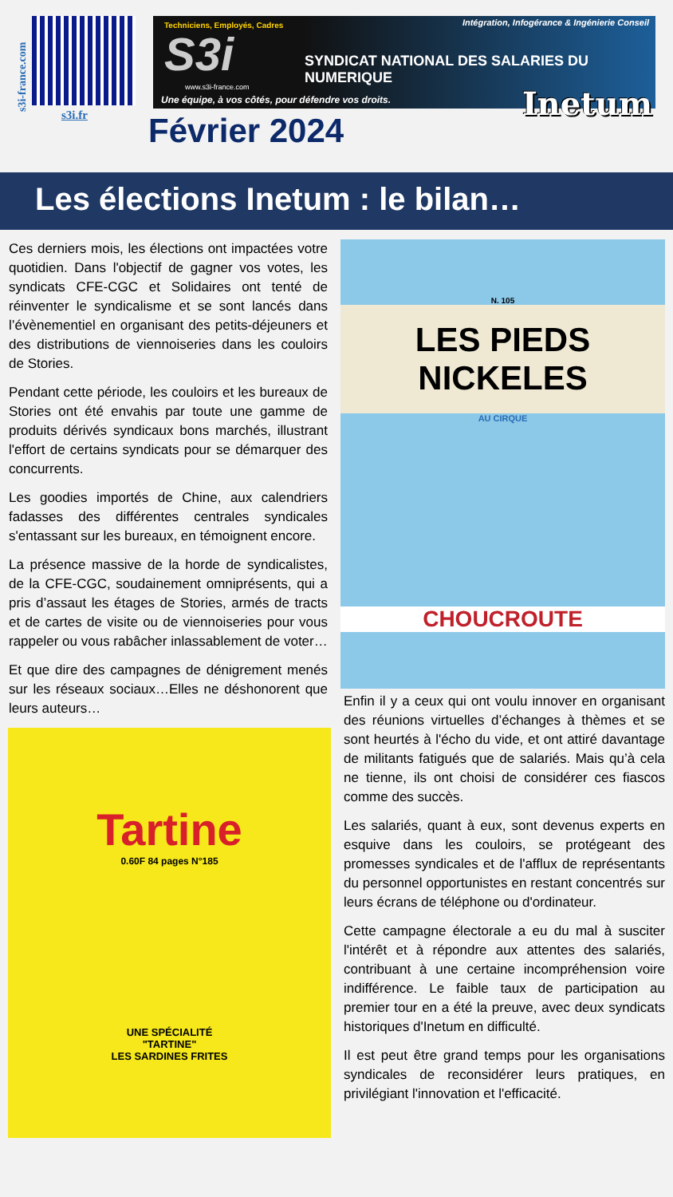s3i-france.com
s3i.fr
Techniciens, Employés, Cadres
Intégration, Infogérance & Ingénierie Conseil
S3i
SYNDICAT NATIONAL DES SALARIES DU NUMERIQUE
www.s3i-france.com
Une équipe, à vos côtés, pour défendre vos droits.
Inetum
Février 2024
Les élections Inetum : le bilan…
Ces derniers mois, les élections ont impactées votre quotidien. Dans l'objectif de gagner vos votes, les syndicats CFE-CGC et Solidaires ont tenté de réinventer le syndicalisme et se sont lancés dans l’évènementiel en organisant des petits-déjeuners et des distributions de viennoiseries dans les couloirs de Stories.
Pendant cette période, les couloirs et les bureaux de Stories ont été envahis par toute une gamme de produits dérivés syndicaux bons marchés, illustrant l'effort de certains syndicats pour se démarquer des concurrents.
Les goodies importés de Chine, aux calendriers fadasses des différentes centrales syndicales s'entassant sur les bureaux, en témoignent encore.
La présence massive de la horde de syndicalistes, de la CFE-CGC, soudainement omniprésents, qui a pris d’assaut les étages de Stories, armés de tracts et de cartes de visite ou de viennoiseries pour vous rappeler ou vous rabâcher inlassablement de voter…
Et que dire des campagnes de dénigrement menés sur les réseaux sociaux…Elles ne déshonorent que leurs auteurs…
Tartine
0.60F 84 pages N°185
UNE SPÉCIALITÉ
"TARTINE"
LES SARDINES FRITES
N. 105
LES PIEDS NICKELES
AU CIRQUE
CHOUCROUTE
Enfin il y a ceux qui ont voulu innover en organisant des réunions virtuelles d’échanges à thèmes et se sont heurtés à l'écho du vide, et ont attiré davantage de militants fatigués que de salariés. Mais qu’à cela ne tienne, ils ont choisi de considérer ces fiascos comme des succès.
Les salariés, quant à eux, sont devenus experts en esquive dans les couloirs, se protégeant des promesses syndicales et de l'afflux de représentants du personnel opportunistes en restant concentrés sur leurs écrans de téléphone ou d'ordinateur.
Cette campagne électorale a eu du mal à susciter l'intérêt et à répondre aux attentes des salariés, contribuant à une certaine incompréhension voire indifférence. Le faible taux de participation au premier tour en a été la preuve, avec deux syndicats historiques d'Inetum en difficulté.
Il est peut être grand temps pour les organisations syndicales de reconsidérer leurs pratiques, en privilégiant l'innovation et l'efficacité.